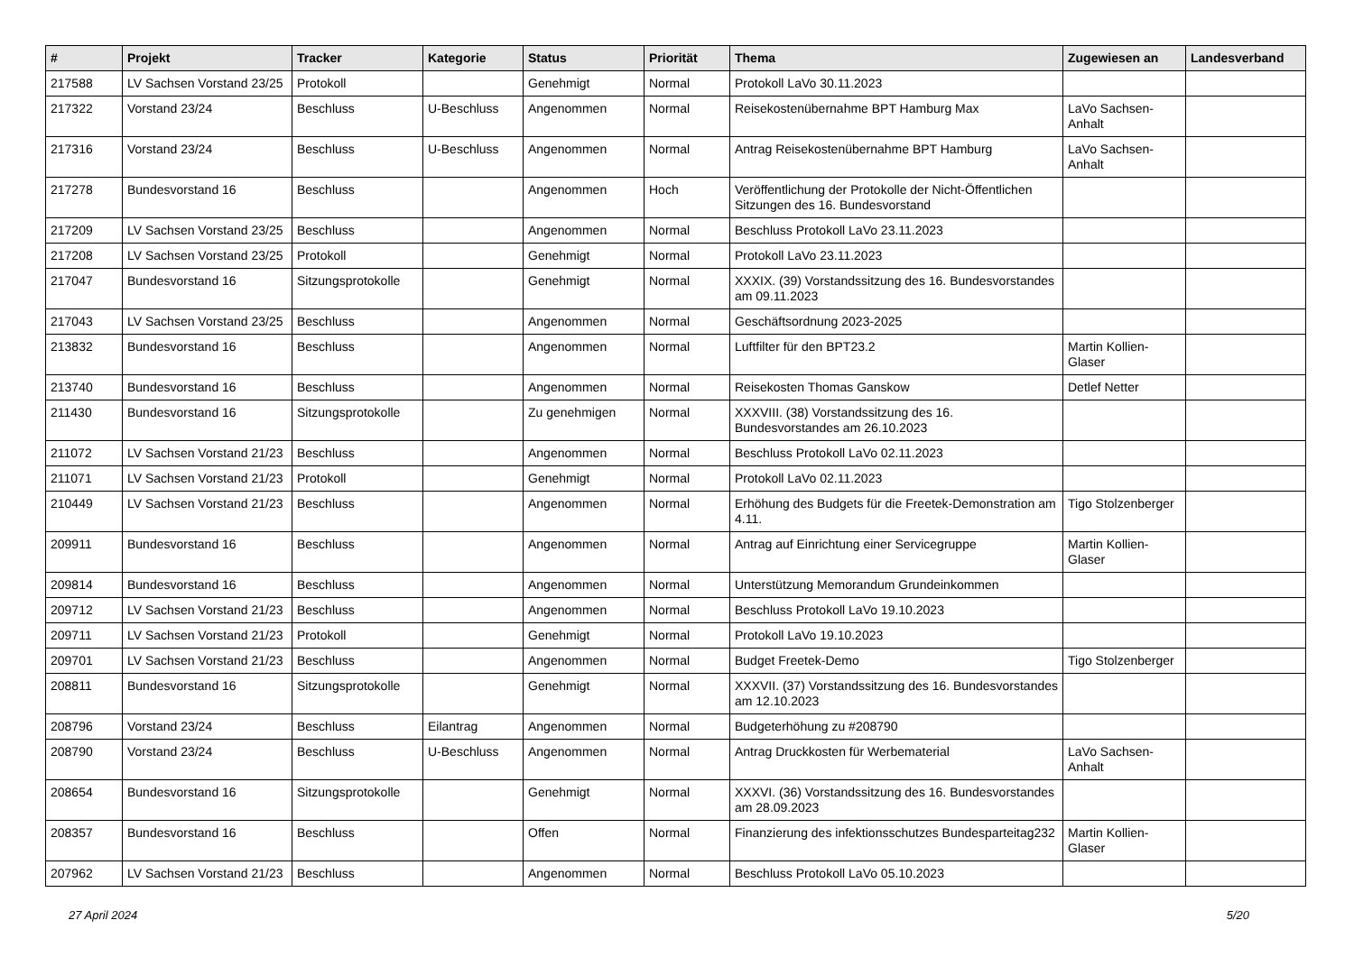| # | Projekt | Tracker | Kategorie | Status | Priorität | Thema | Zugewiesen an | Landesverband |
| --- | --- | --- | --- | --- | --- | --- | --- | --- |
| 217588 | LV Sachsen Vorstand 23/25 | Protokoll | | Genehmigt | Normal | Protokoll LaVo 30.11.2023 | | |
| 217322 | Vorstand 23/24 | Beschluss | U-Beschluss | Angenommen | Normal | Reisekostenübernahme BPT Hamburg Max | LaVo Sachsen-Anhalt | |
| 217316 | Vorstand 23/24 | Beschluss | U-Beschluss | Angenommen | Normal | Antrag Reisekostenübernahme BPT Hamburg | LaVo Sachsen-Anhalt | |
| 217278 | Bundesvorstand 16 | Beschluss | | Angenommen | Hoch | Veröffentlichung der Protokolle der Nicht-Öffentlichen Sitzungen des 16. Bundesvorstand | | |
| 217209 | LV Sachsen Vorstand 23/25 | Beschluss | | Angenommen | Normal | Beschluss Protokoll LaVo 23.11.2023 | | |
| 217208 | LV Sachsen Vorstand 23/25 | Protokoll | | Genehmigt | Normal | Protokoll LaVo 23.11.2023 | | |
| 217047 | Bundesvorstand 16 | Sitzungsprotokolle | | Genehmigt | Normal | XXXIX. (39) Vorstandssitzung des 16. Bundesvorstandes am 09.11.2023 | | |
| 217043 | LV Sachsen Vorstand 23/25 | Beschluss | | Angenommen | Normal | Geschäftsordnung 2023-2025 | | |
| 213832 | Bundesvorstand 16 | Beschluss | | Angenommen | Normal | Luftfilter für den BPT23.2 | Martin Kollien-Glaser | |
| 213740 | Bundesvorstand 16 | Beschluss | | Angenommen | Normal | Reisekosten Thomas Ganskow | Detlef Netter | |
| 211430 | Bundesvorstand 16 | Sitzungsprotokolle | | Zu genehmigen | Normal | XXXVIII. (38) Vorstandssitzung des 16. Bundesvorstandes am 26.10.2023 | | |
| 211072 | LV Sachsen Vorstand 21/23 | Beschluss | | Angenommen | Normal | Beschluss Protokoll LaVo 02.11.2023 | | |
| 211071 | LV Sachsen Vorstand 21/23 | Protokoll | | Genehmigt | Normal | Protokoll LaVo 02.11.2023 | | |
| 210449 | LV Sachsen Vorstand 21/23 | Beschluss | | Angenommen | Normal | Erhöhung des Budgets für die Freetek-Demonstration am 4.11. | Tigo Stolzenberger | |
| 209911 | Bundesvorstand 16 | Beschluss | | Angenommen | Normal | Antrag auf Einrichtung einer Servicegruppe | Martin Kollien-Glaser | |
| 209814 | Bundesvorstand 16 | Beschluss | | Angenommen | Normal | Unterstützung Memorandum Grundeinkommen | | |
| 209712 | LV Sachsen Vorstand 21/23 | Beschluss | | Angenommen | Normal | Beschluss Protokoll LaVo 19.10.2023 | | |
| 209711 | LV Sachsen Vorstand 21/23 | Protokoll | | Genehmigt | Normal | Protokoll LaVo 19.10.2023 | | |
| 209701 | LV Sachsen Vorstand 21/23 | Beschluss | | Angenommen | Normal | Budget Freetek-Demo | Tigo Stolzenberger | |
| 208811 | Bundesvorstand 16 | Sitzungsprotokolle | | Genehmigt | Normal | XXXVII. (37) Vorstandssitzung des 16. Bundesvorstandes am 12.10.2023 | | |
| 208796 | Vorstand 23/24 | Beschluss | Eilantrag | Angenommen | Normal | Budgeterhöhung zu #208790 | | |
| 208790 | Vorstand 23/24 | Beschluss | U-Beschluss | Angenommen | Normal | Antrag Druckkosten für Werbematerial | LaVo Sachsen-Anhalt | |
| 208654 | Bundesvorstand 16 | Sitzungsprotokolle | | Genehmigt | Normal | XXXVI. (36) Vorstandssitzung des 16. Bundesvorstandes am 28.09.2023 | | |
| 208357 | Bundesvorstand 16 | Beschluss | | Offen | Normal | Finanzierung des infektionsschutzes Bundesparteitag232 | Martin Kollien-Glaser | |
| 207962 | LV Sachsen Vorstand 21/23 | Beschluss | | Angenommen | Normal | Beschluss Protokoll LaVo 05.10.2023 | | |
27 April 2024 5/20